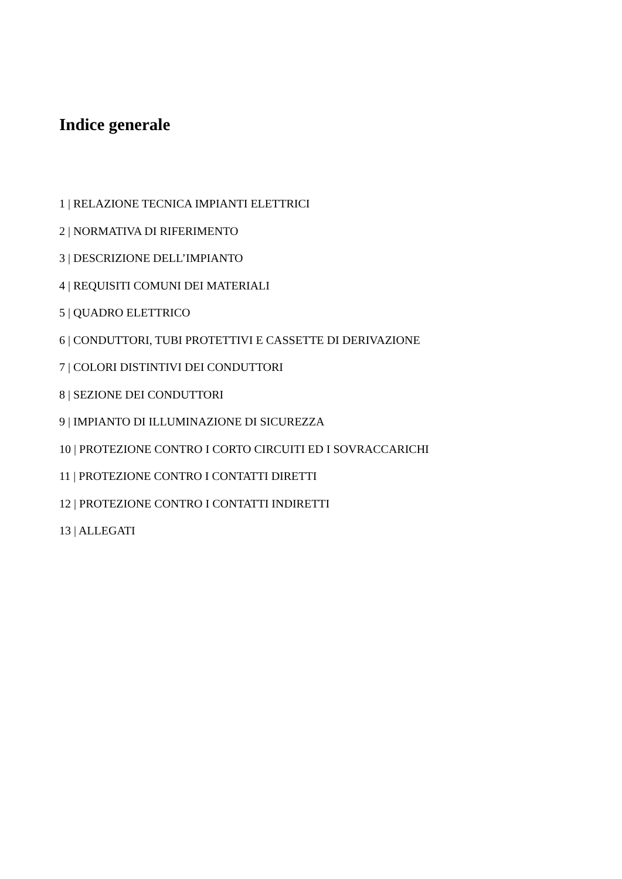Indice generale
1 | RELAZIONE TECNICA IMPIANTI ELETTRICI
2 | NORMATIVA DI RIFERIMENTO
3 | DESCRIZIONE DELL’IMPIANTO
4 | REQUISITI COMUNI DEI MATERIALI
5 | QUADRO ELETTRICO
6 | CONDUTTORI, TUBI PROTETTIVI E CASSETTE DI DERIVAZIONE
7 | COLORI DISTINTIVI DEI CONDUTTORI
8 | SEZIONE DEI CONDUTTORI
9 | IMPIANTO DI ILLUMINAZIONE DI SICUREZZA
10 | PROTEZIONE CONTRO I CORTO CIRCUITI ED I SOVRACCARICHI
11 | PROTEZIONE CONTRO I CONTATTI DIRETTI
12 | PROTEZIONE CONTRO I CONTATTI INDIRETTI
13 | ALLEGATI